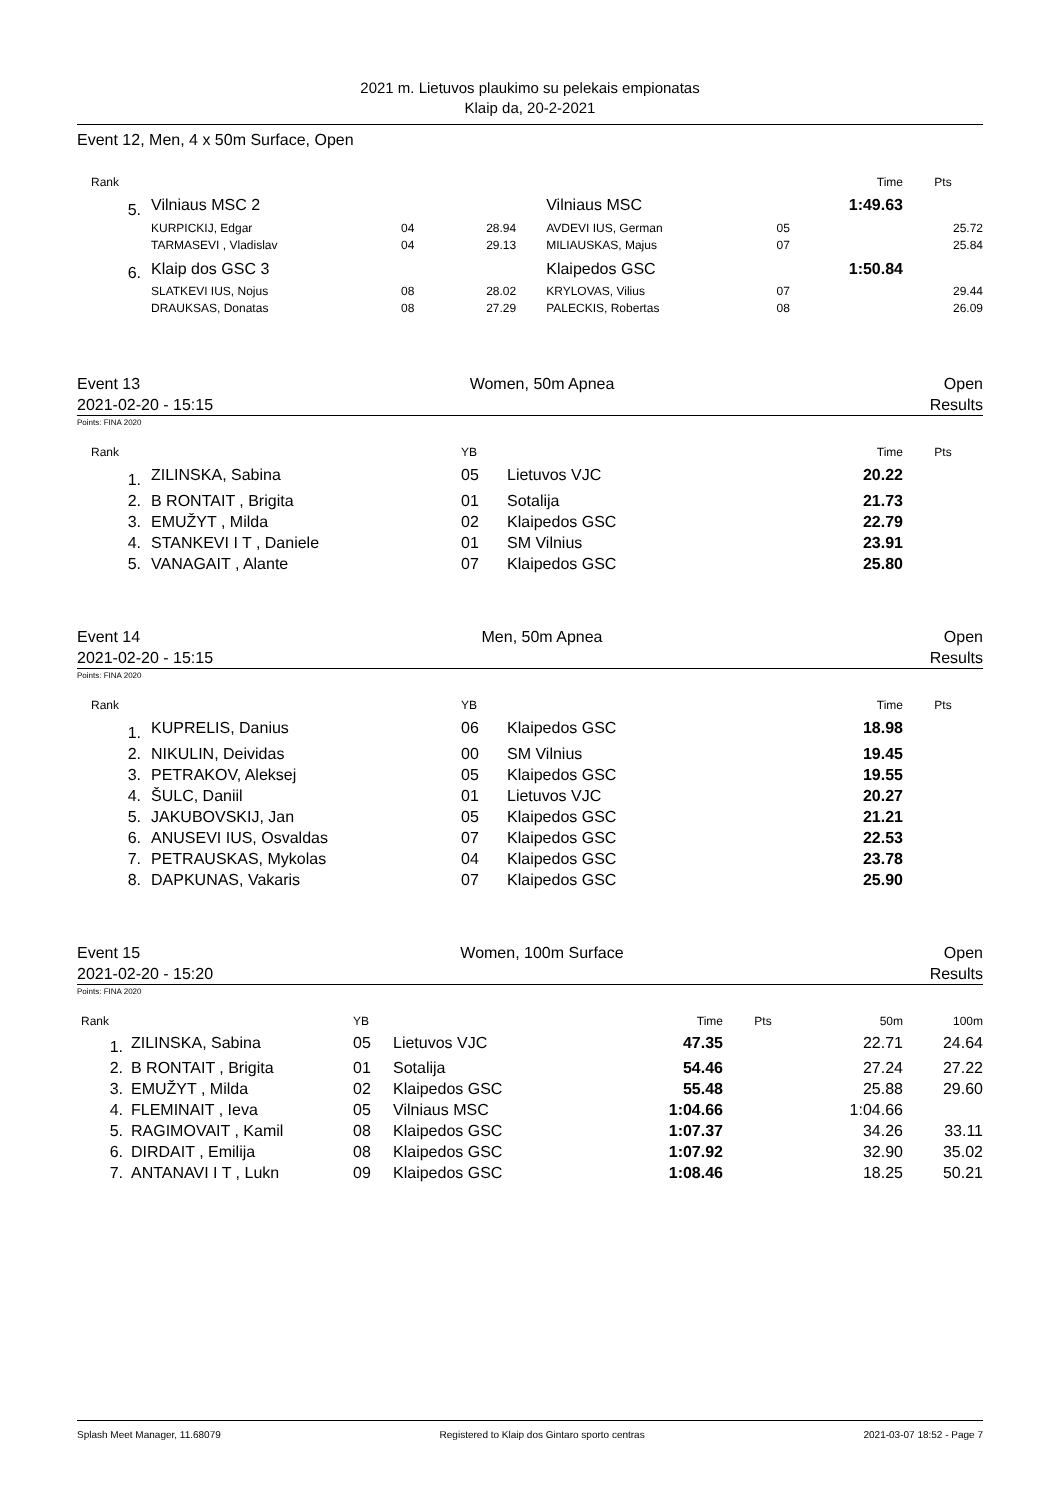2021 m. Lietuvos plaukimo su pelekais empionatas
Klaip da, 20-2-2021
Event 12, Men, 4 x 50m Surface, Open
| Rank | | | | | | Time | Pts |
| --- | --- | --- | --- | --- | --- | --- | --- |
| 5. | Vilniaus MSC 2 | | | Vilniaus MSC | | 1:49.63 | |
| | KURPICKIJ, Edgar | 04 | 28.94 | AVDEVI IUS, German | 05 | | 25.72 |
| | TARMASEVI , Vladislav | 04 | 29.13 | MILIAUSKAS, Majus | 07 | | 25.84 |
| 6. | Klaip dos GSC 3 | | | Klaipedos GSC | | 1:50.84 | |
| | SLATKEVI IUS, Nojus | 08 | 28.02 | KRYLOVAS, Vilius | 07 | | 29.44 |
| | DRAUKSAS, Donatas | 08 | 27.29 | PALECKIS, Robertas | 08 | | 26.09 |
Event 13 Women, 50m Apnea Open
2021-02-20 - 15:15 Results
Points: FINA 2020
| Rank | | YB | | Time | Pts |
| --- | --- | --- | --- | --- | --- |
| 1. | ZILINSKA, Sabina | 05 | Lietuvos VJC | 20.22 | |
| 2. | B RONTAIT , Brigita | 01 | Sotalija | 21.73 | |
| 3. | EMUŽYT , Milda | 02 | Klaipedos GSC | 22.79 | |
| 4. | STANKEVI I T , Daniele | 01 | SM Vilnius | 23.91 | |
| 5. | VANAGAIT , Alante | 07 | Klaipedos GSC | 25.80 | |
Event 14 Men, 50m Apnea Open
2021-02-20 - 15:15 Results
Points: FINA 2020
| Rank | | YB | | Time | Pts |
| --- | --- | --- | --- | --- | --- |
| 1. | KUPRELIS, Danius | 06 | Klaipedos GSC | 18.98 | |
| 2. | NIKULIN, Deividas | 00 | SM Vilnius | 19.45 | |
| 3. | PETRAKOV, Aleksej | 05 | Klaipedos GSC | 19.55 | |
| 4. | ŠULC, Daniil | 01 | Lietuvos VJC | 20.27 | |
| 5. | JAKUBOVSKIJ, Jan | 05 | Klaipedos GSC | 21.21 | |
| 6. | ANUSEVI IUS, Osvaldas | 07 | Klaipedos GSC | 22.53 | |
| 7. | PETRAUSKAS, Mykolas | 04 | Klaipedos GSC | 23.78 | |
| 8. | DAPKUNAS, Vakaris | 07 | Klaipedos GSC | 25.90 | |
Event 15 Women, 100m Surface Open
2021-02-20 - 15:20 Results
Points: FINA 2020
| Rank | | YB | | Time | Pts | 50m | 100m |
| --- | --- | --- | --- | --- | --- | --- | --- |
| 1. | ZILINSKA, Sabina | 05 | Lietuvos VJC | 47.35 | | 22.71 | 24.64 |
| 2. | B RONTAIT , Brigita | 01 | Sotalija | 54.46 | | 27.24 | 27.22 |
| 3. | EMUŽYT , Milda | 02 | Klaipedos GSC | 55.48 | | 25.88 | 29.60 |
| 4. | FLEMINAIT , Ieva | 05 | Vilniaus MSC | 1:04.66 | | 1:04.66 | |
| 5. | RAGIMOVAIT , Kamil | 08 | Klaipedos GSC | 1:07.37 | | 34.26 | 33.11 |
| 6. | DIRDAIT , Emilija | 08 | Klaipedos GSC | 1:07.92 | | 32.90 | 35.02 |
| 7. | ANTANAVI I T , Lukn | 09 | Klaipedos GSC | 1:08.46 | | 18.25 | 50.21 |
Splash Meet Manager, 11.68079 Registered to Klaip dos Gintaro sporto centras 2021-03-07 18:52 - Page 7